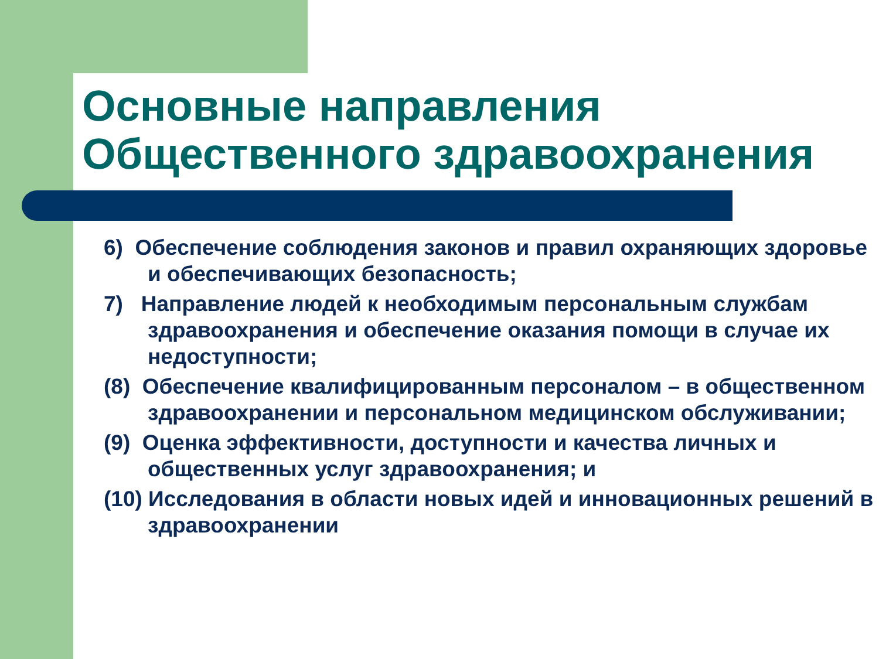Основные направления
Общественного здравоохранения
6) Обеспечение соблюдения законов и правил охраняющих здоровье и обеспечивающих безопасность;
7) Направление людей к необходимым персональным службам здравоохранения и обеспечение оказания помощи в случае их недоступности;
(8) Обеспечение квалифицированным персоналом – в общественном здравоохранении и персональном медицинском обслуживании;
(9) Оценка эффективности, доступности и качества личных и общественных услуг здравоохранения; и
(10) Исследования в области новых идей и инновационных решений в здравоохранении